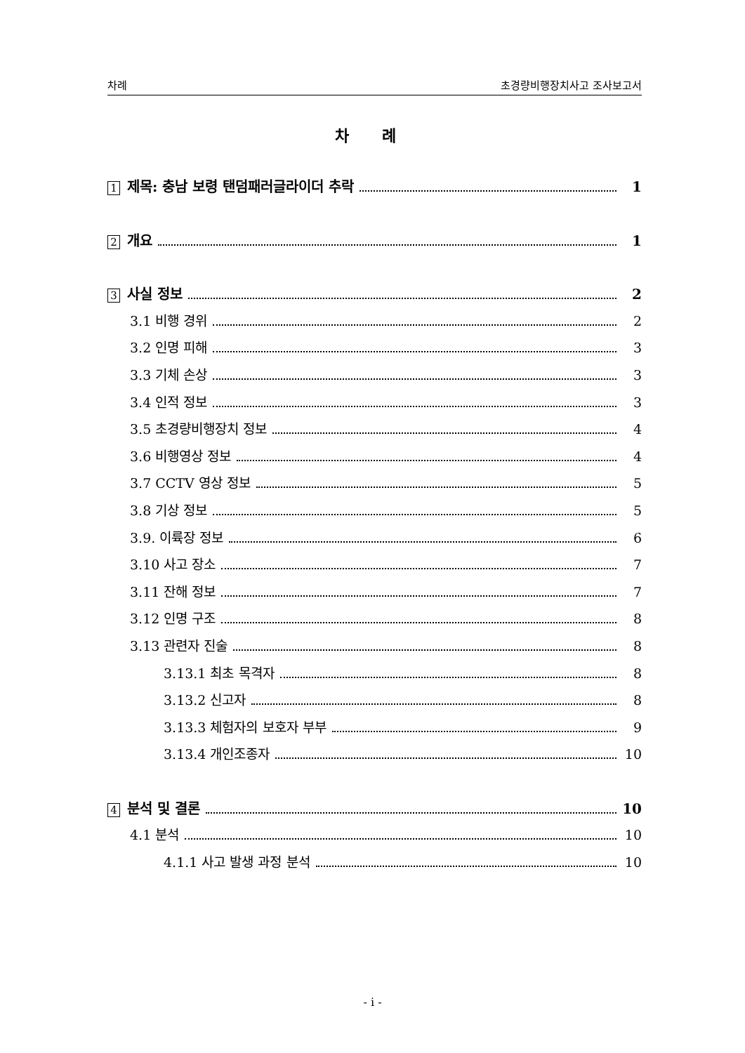차례 초경량비행장치사고 조사보고서
차 례
1 제목: 충남 보령 탠덤패러글라이더 추락 1
2 개요 1
3 사실 정보 2
3.1 비행 경위 2
3.2 인명 피해 3
3.3 기체 손상 3
3.4 인적 정보 3
3.5 초경량비행장치 정보 4
3.6 비행영상 정보 4
3.7 CCTV 영상 정보 5
3.8 기상 정보 5
3.9. 이륙장 정보 6
3.10 사고 장소 7
3.11 잔해 정보 7
3.12 인명 구조 8
3.13 관련자 진술 8
3.13.1 최초 목격자 8
3.13.2 신고자 8
3.13.3 체험자의 보호자 부부 9
3.13.4 개인조종자 10
4 분석 및 결론 10
4.1 분석 10
4.1.1 사고 발생 과정 분석 10
- i -